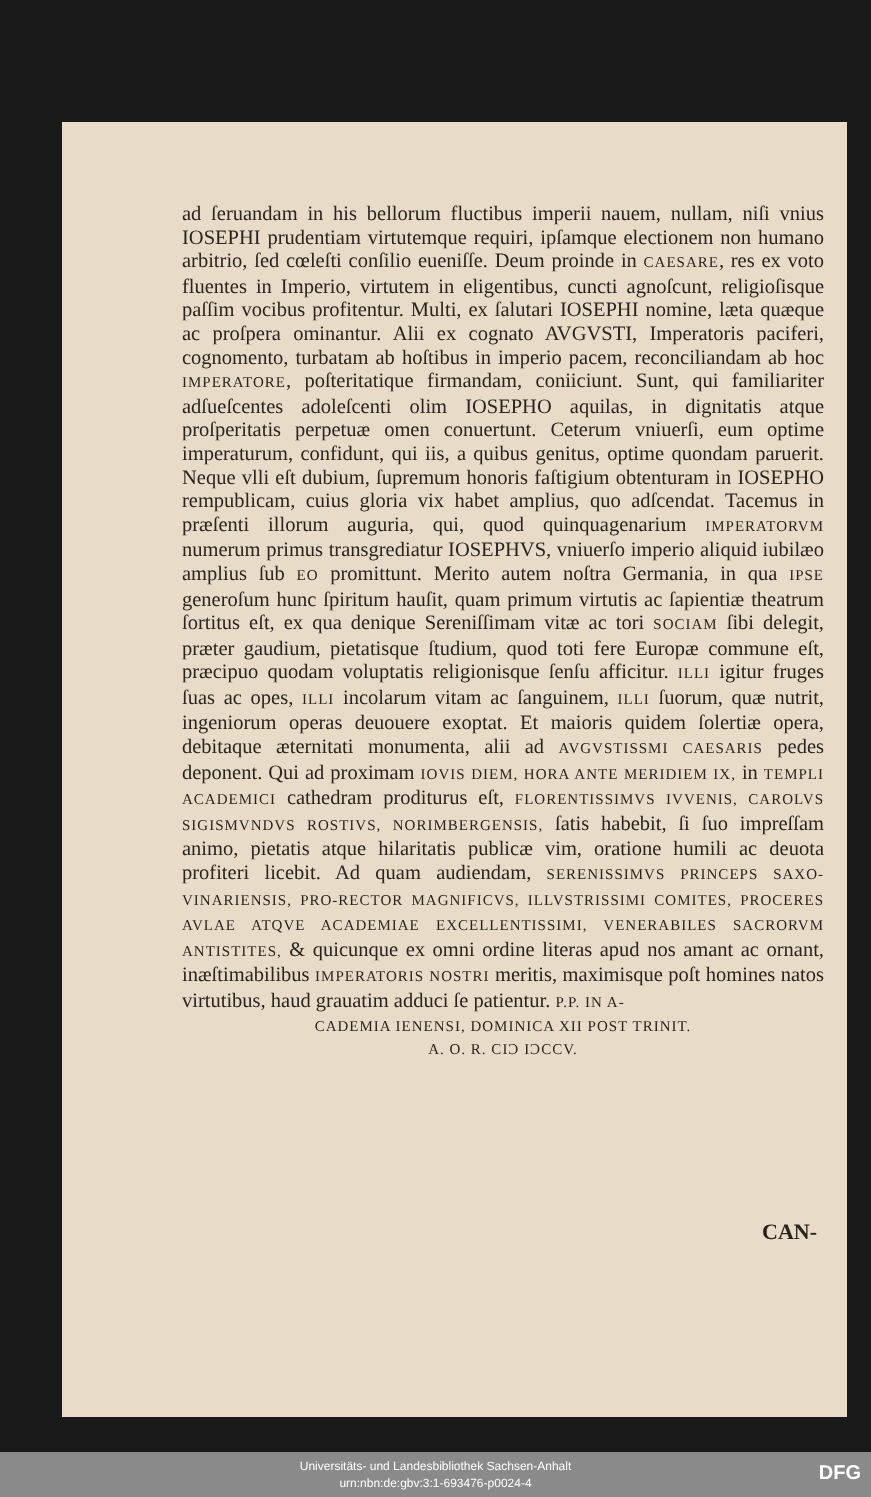ad ſeruandam in his bellorum fluctibus imperii nauem, nullam, niſi vnius IOSEPHI prudentiam virtutemque requiri, ipſamque electionem non humano arbitrio, ſed cœleſti conſilio eueniſſe. Deum proinde in CAESARE, res ex voto fluentes in Imperio, virtutem in eligentibus, cuncti agnoſcunt, religioſisque paſſim vocibus profitentur. Multi, ex ſalutari IOSEPHI nomine, læta quæque ac proſpera ominantur. Alii ex cognato AVGVSTI, Imperatoris paciferi, cognomento, turbatam ab hoſtibus in imperio pacem, reconciliandam ab hoc IMPERATORE, poſteritatique firmandam, coniiciunt. Sunt, qui familiariter adſueſcentes adoleſcenti olim IOSEPHO aquilas, in dignitatis atque proſperitatis perpetuæ omen conuertunt. Ceterum vniuerſi, eum optime imperaturum, confidunt, qui iis, a quibus genitus, optime quondam paruerit. Neque vlli eſt dubium, ſupremum honoris faſtigium obtenturam in IOSEPHO rempublicam, cuius gloria vix habet amplius, quo adſcendat. Tacemus in præſenti illorum auguria, qui, quod quinquagenarium IMPERATORVM numerum primus transgrediatur IOSEPHVS, vniuerſo imperio aliquid iubilæo amplius ſub EO promittunt. Merito autem noſtra Germania, in qua IPSE generoſum hunc ſpiritum hauſit, quam primum virtutis ac ſapientiæ theatrum ſortitus eſt, ex qua denique Sereniſſimam vitæ ac tori SOCIAM ſibi delegit, præter gaudium, pietatisque ſtudium, quod toti fere Europæ commune eſt, præcipuo quodam voluptatis religionisque ſenſu afficitur. ILLI igitur fruges ſuas ac opes, ILLI incolarum vitam ac ſanguinem, ILLI ſuorum, quæ nutrit, ingeniorum operas deuouere exoptat. Et maioris quidem ſolertiæ opera, debitaque æternitati monumenta, alii ad AVGVSTISSMI CAESARIS pedes deponent. Qui ad proximam IOVIS DIEM, HORA ANTE MERIDIEM IX, in TEMPLI ACADEMICI cathedram proditurus eſt, FLORENTISSIMVS IVVENIS, CAROLVS SIGISMVNDVS ROSTIVS, NORIMBERGENSIS, ſatis habebit, ſi ſuo impreſſam animo, pietatis atque hilaritatis publicæ vim, oratione humili ac deuota profiteri licebit. Ad quam audiendam, SERENISSIMVS PRINCEPS SAXO-VINARIENSIS, PRO-RECTOR MAGNIFICVS, ILLVSTRISSIMI COMITES, PROCERES AVLAE ATQVE ACADEMIAE EXCELLENTISSIMI, VENERABILES SACRORVM ANTISTITES, & quicunque ex omni ordine literas apud nos amant ac ornant, inæſtimabilibus IMPERATORIS NOSTRI meritis, maximisque poſt homines natos virtutibus, haud grauatim adduci ſe patientur. P.P. IN A-
CADEMIA IENENSI, DOMINICA XII POST TRINIT.
A. O. R. CIϽ IϽCCV.
CAN-
Universitäts- und Landesbibliothek Sachsen-Anhalt
urn:nbn:de:gbv:3:1-693476-p0024-4
DFG